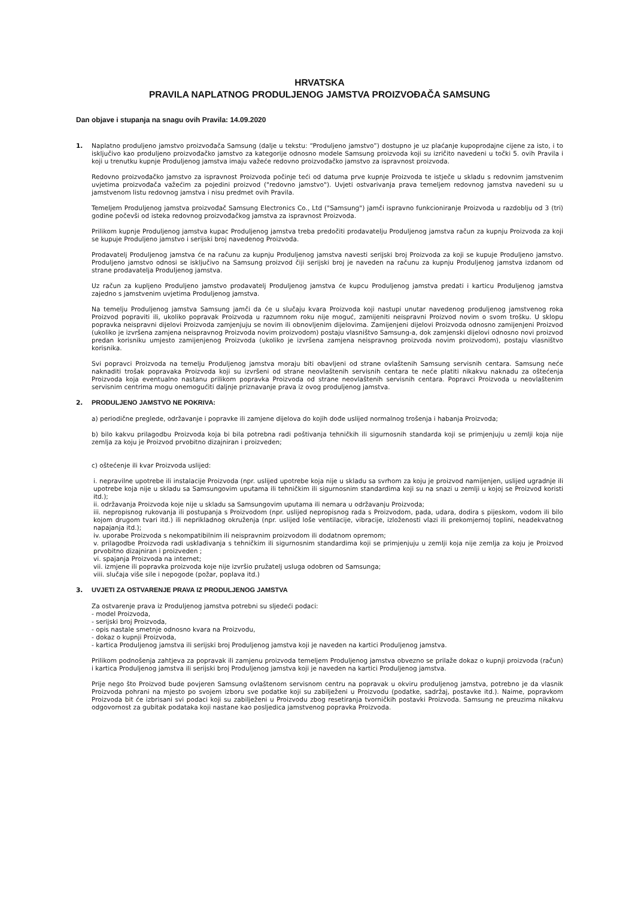HRVATSKA
PRAVILA NAPLATNOG PRODULJENOG JAMSTVA PROIZVOĐAČA SAMSUNG
Dan objave i stupanja na snagu ovih Pravila: 14.09.2020
1. Naplatno produljeno jamstvo proizvođača Samsung (dalje u tekstu: “Produljeno jamstvo”) dostupno je uz plaćanje kupoprodajne cijene za isto, i to isključivo kao produljeno proizvođačko jamstvo za kategorije odnosno modele Samsung proizvoda koji su izričito navedeni u točki 5. ovih Pravila i koji u trenutku kupnje Produljenog jamstva imaju važeće redovno proizvođačko jamstvo za ispravnost proizvoda.
Redovno proizvođačko jamstvo za ispravnost Proizvoda počinje teći od datuma prve kupnje Proizvoda te istječe u skladu s redovnim jamstvenim uvjetima proizvođača važećim za pojedini proizvod ("redovno jamstvo"). Uvjeti ostvarivanja prava temeljem redovnog jamstva navedeni su u jamstvenom listu redovnog jamstva i nisu predmet ovih Pravila.
Temeljem Produljenog jamstva proizvođač Samsung Electronics Co., Ltd ("Samsung") jamči ispravno funkcioniranje Proizvoda u razdoblju od 3 (tri) godine počevši od isteka redovnog proizvođačkog jamstva za ispravnost Proizvoda.
Prilikom kupnje Produljenog jamstva kupac Produljenog jamstva treba predočiti prodavatelju Produljenog jamstva račun za kupnju Proizvoda za koji se kupuje Produljeno jamstvo i serijski broj navedenog Proizvoda.
Prodavatelj Produljenog jamstva će na računu za kupnju Produljenog jamstva navesti serijski broj Proizvoda za koji se kupuje Produljeno jamstvo. Produljeno jamstvo odnosi se isključivo na Samsung proizvod čiji serijski broj je naveden na računu za kupnju Produljenog jamstva izdanom od strane prodavatelja Produljenog jamstva.
Uz račun za kupljeno Produljeno jamstvo prodavatelj Produljenog jamstva će kupcu Produljenog jamstva predati i karticu Produljenog jamstva zajedno s jamstvenim uvjetima Produljenog jamstva.
Na temelju Produljenog jamstva Samsung jamči da će u slučaju kvara Proizvoda koji nastupi unutar navedenog produljenog jamstvenog roka Proizvod popraviti ili, ukoliko popravak Proizvoda u razumnom roku nije moguć, zamijeniti neispravni Proizvod novim o svom trošku. U sklopu popravka neispravni dijelovi Proizvoda zamjenjuju se novim ili obnovljenim dijelovima. Zamijenjeni dijelovi Proizvoda odnosno zamijenjeni Proizvod (ukoliko je izvršena zamjena neispravnog Proizvoda novim proizvodom) postaju vlasništvo Samsung-a, dok zamjenski dijelovi odnosno novi proizvod predan korisniku umjesto zamijenjenog Proizvoda (ukoliko je izvršena zamjena neispravnog proizvoda novim proizvodom), postaju vlasništvo korisnika.
Svi popravci Proizvoda na temelju Produljenog jamstva moraju biti obavljeni od strane ovlaštenih Samsung servisnih centara. Samsung neće naknaditi trošak popravaka Proizvoda koji su izvršeni od strane neovlaštenih servisnih centara te neće platiti nikakvu naknadu za oštećenja Proizvoda koja eventualno nastanu prilikom popravka Proizvoda od strane neovlaštenih servisnih centara. Popravci Proizvoda u neovlaštenim servisnim centrima mogu onemogućiti daljnje priznavanje prava iz ovog produljenog jamstva.
2. PRODULJENO JAMSTVO NE POKRIVA:
a) periodične preglede, održavanje i popravke ili zamjene dijelova do kojih dođe uslijed normalnog trošenja i habanja Proizvoda;
b) bilo kakvu prilagodbu Proizvoda koja bi bila potrebna radi poštivanja tehničkih ili sigurnosnih standarda koji se primjenjuju u zemlji koja nije zemlja za koju je Proizvod prvobitno dizajniran i proizveden;
c) oštećenje ili kvar Proizvoda uslijed:
i. nepravilne upotrebe ili instalacije Proizvoda (npr. uslijed upotrebe koja nije u skladu sa svrhom za koju je proizvod namijenjen, uslijed ugradnje ili upotrebe koja nije u skladu sa Samsungovim uputama ili tehničkim ili sigurnosnim standardima koji su na snazi u zemlji u kojoj se Proizvod koristi itd.);
ii. održavanja Proizvoda koje nije u skladu sa Samsungovim uputama ili nemara u održavanju Proizvoda;
iii. nepropisnog rukovanja ili postupanja s Proizvodom (npr. uslijed nepropisnog rada s Proizvodom, pada, udara, dodira s pijeskom, vodom ili bilo kojom drugom tvari itd.) ili neprikladnog okruženja (npr. uslijed loše ventilacije, vibracije, izloženosti vlazi ili prekomjernoj toplini, neadekvatnog napajanja itd.);
iv. uporabe Proizvoda s nekompatibilnim ili neispravnim proizvodom ili dodatnom opremom;
v. prilagodbe Proizvoda radi usklađivanja s tehničkim ili sigurnosnim standardima koji se primjenjuju u zemlji koja nije zemlja za koju je Proizvod prvobitno dizajniran i proizveden ;
vi. spajanja Proizvoda na internet;
vii. izmjene ili popravka proizvoda koje nije izvršio pružatelj usluga odobren od Samsunga;
viii. slučaja više sile i nepogode (požar, poplava itd.)
3. UVJETI ZA OSTVARENJE PRAVA IZ PRODULJENOG JAMSTVA
Za ostvarenje prava iz Produljenog jamstva potrebni su sljedeći podaci:
- model Proizvoda,
- serijski broj Proizvoda,
- opis nastale smetnje odnosno kvara na Proizvodu,
- dokaz o kupnji Proizvoda,
- kartica Produljenog jamstva ili serijski broj Produljenog jamstva koji je naveden na kartici Produljenog jamstva.
Prilikom podnošenja zahtjeva za popravak ili zamjenu proizvoda temeljem Produljenog jamstva obvezno se prilaže dokaz o kupnji proizvoda (račun) i kartica Produljenog jamstva ili serijski broj Produljenog jamstva koji je naveden na kartici Produljenog jamstva.
Prije nego što Proizvod bude povjeren Samsung ovlaštenom servisnom centru na popravak u okviru produljenog jamstva, potrebno je da vlasnik Proizvoda pohrani na mjesto po svojem izboru sve podatke koji su zabilježeni u Proizvodu (podatke, sadržaj, postavke itd.). Naime, popravkom Proizvoda bit će izbrisani svi podaci koji su zabilježeni u Proizvodu zbog resetiranja tvorničkih postavki Proizvoda. Samsung ne preuzima nikakvu odgovornost za gubitak podataka koji nastane kao posljedica jamstvenog popravka Proizvoda.